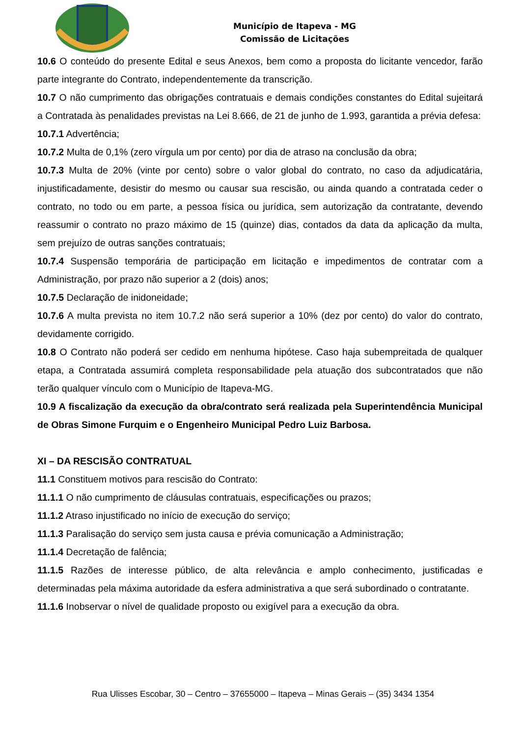Município de Itapeva - MG
Comissão de Licitações
10.6 O conteúdo do presente Edital e seus Anexos, bem como a proposta do licitante vencedor, farão parte integrante do Contrato, independentemente da transcrição.
10.7 O não cumprimento das obrigações contratuais e demais condições constantes do Edital sujeitará a Contratada às penalidades previstas na Lei 8.666, de 21 de junho de 1.993, garantida a prévia defesa:
10.7.1 Advertência;
10.7.2 Multa de 0,1% (zero vírgula um por cento) por dia de atraso na conclusão da obra;
10.7.3 Multa de 20% (vinte por cento) sobre o valor global do contrato, no caso da adjudicatária, injustificadamente, desistir do mesmo ou causar sua rescisão, ou ainda quando a contratada ceder o contrato, no todo ou em parte, a pessoa física ou jurídica, sem autorização da contratante, devendo reassumir o contrato no prazo máximo de 15 (quinze) dias, contados da data da aplicação da multa, sem prejuízo de outras sanções contratuais;
10.7.4 Suspensão temporária de participação em licitação e impedimentos de contratar com a Administração, por prazo não superior a 2 (dois) anos;
10.7.5 Declaração de inidoneidade;
10.7.6 A multa prevista no item 10.7.2 não será superior a 10% (dez por cento) do valor do contrato, devidamente corrigido.
10.8 O Contrato não poderá ser cedido em nenhuma hipótese. Caso haja subempreitada de qualquer etapa, a Contratada assumirá completa responsabilidade pela atuação dos subcontratados que não terão qualquer vínculo com o Município de Itapeva-MG.
10.9 A fiscalização da execução da obra/contrato será realizada pela Superintendência Municipal de Obras Simone Furquim e o Engenheiro Municipal Pedro Luiz Barbosa.
XI – DA RESCISÃO CONTRATUAL
11.1 Constituem motivos para rescisão do Contrato:
11.1.1 O não cumprimento de cláusulas contratuais, especificações ou prazos;
11.1.2 Atraso injustificado no início de execução do serviço;
11.1.3 Paralisação do serviço sem justa causa e prévia comunicação a Administração;
11.1.4 Decretação de falência;
11.1.5 Razões de interesse público, de alta relevância e amplo conhecimento, justificadas e determinadas pela máxima autoridade da esfera administrativa a que será subordinado o contratante.
11.1.6 Inobservar o nível de qualidade proposto ou exigível para a execução da obra.
Rua Ulisses Escobar, 30 – Centro – 37655000 – Itapeva – Minas Gerais – (35) 3434 1354